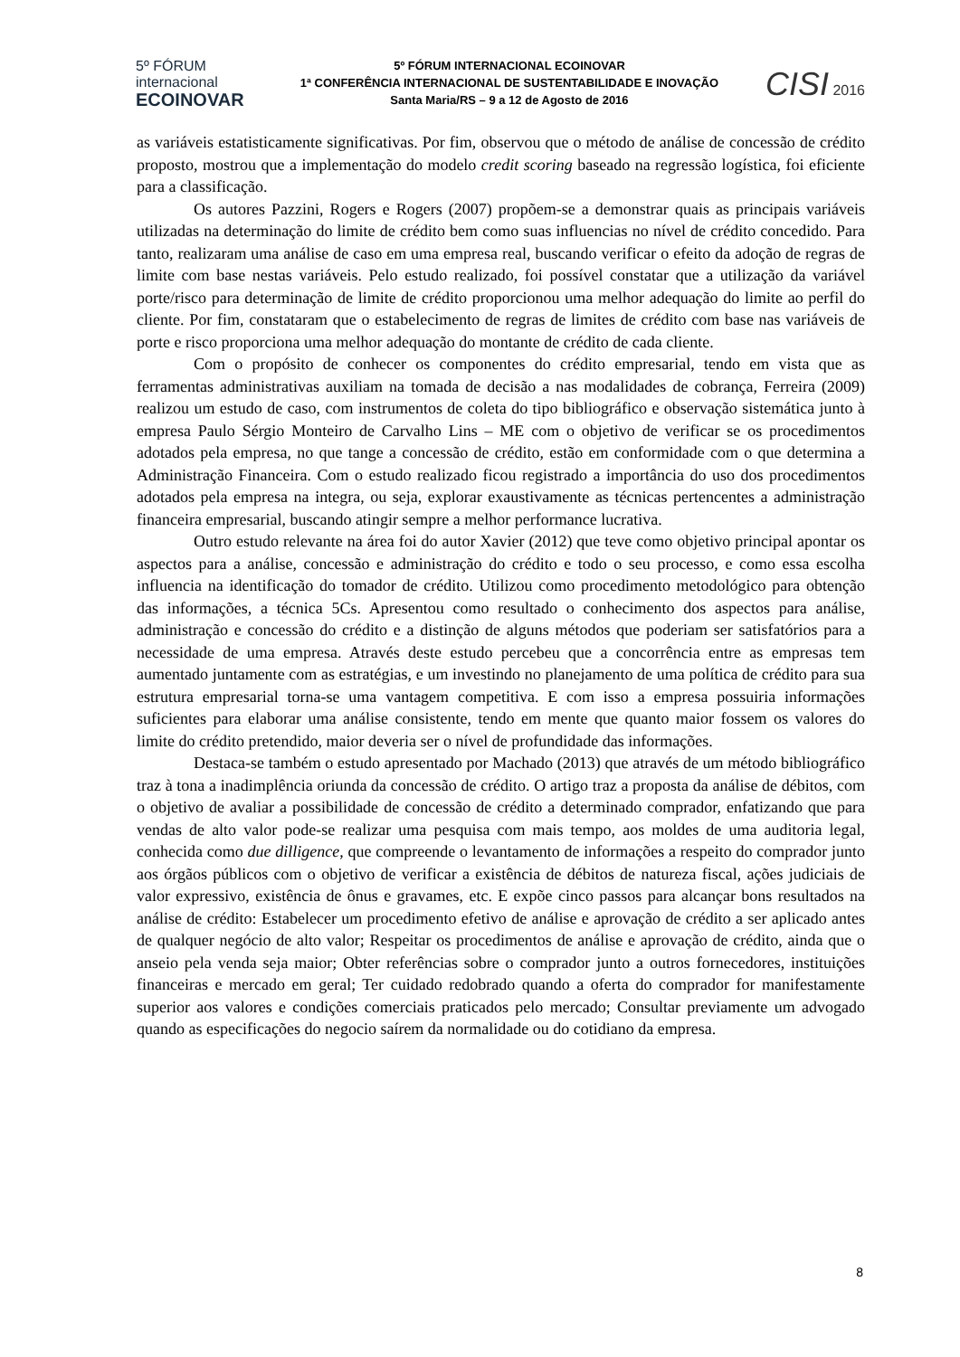5º FÓRUM
internacional
ECOINOVAR
5º FÓRUM INTERNACIONAL ECOINOVAR
1ª CONFERÊNCIA INTERNACIONAL DE SUSTENTABILIDADE E INOVAÇÃO
Santa Maria/RS – 9 a 12 de Agosto de 2016
CISI 2016
as variáveis estatisticamente significativas. Por fim, observou que o método de análise de concessão de crédito proposto, mostrou que a implementação do modelo credit scoring baseado na regressão logística, foi eficiente para a classificação.
Os autores Pazzini, Rogers e Rogers (2007) propõem-se a demonstrar quais as principais variáveis utilizadas na determinação do limite de crédito bem como suas influencias no nível de crédito concedido. Para tanto, realizaram uma análise de caso em uma empresa real, buscando verificar o efeito da adoção de regras de limite com base nestas variáveis. Pelo estudo realizado, foi possível constatar que a utilização da variável porte/risco para determinação de limite de crédito proporcionou uma melhor adequação do limite ao perfil do cliente. Por fim, constataram que o estabelecimento de regras de limites de crédito com base nas variáveis de porte e risco proporciona uma melhor adequação do montante de crédito de cada cliente.
Com o propósito de conhecer os componentes do crédito empresarial, tendo em vista que as ferramentas administrativas auxiliam na tomada de decisão a nas modalidades de cobrança, Ferreira (2009) realizou um estudo de caso, com instrumentos de coleta do tipo bibliográfico e observação sistemática junto à empresa Paulo Sérgio Monteiro de Carvalho Lins – ME com o objetivo de verificar se os procedimentos adotados pela empresa, no que tange a concessão de crédito, estão em conformidade com o que determina a Administração Financeira. Com o estudo realizado ficou registrado a importância do uso dos procedimentos adotados pela empresa na integra, ou seja, explorar exaustivamente as técnicas pertencentes a administração financeira empresarial, buscando atingir sempre a melhor performance lucrativa.
Outro estudo relevante na área foi do autor Xavier (2012) que teve como objetivo principal apontar os aspectos para a análise, concessão e administração do crédito e todo o seu processo, e como essa escolha influencia na identificação do tomador de crédito. Utilizou como procedimento metodológico para obtenção das informações, a técnica 5Cs. Apresentou como resultado o conhecimento dos aspectos para análise, administração e concessão do crédito e a distinção de alguns métodos que poderiam ser satisfatórios para a necessidade de uma empresa. Através deste estudo percebeu que a concorrência entre as empresas tem aumentado juntamente com as estratégias, e um investindo no planejamento de uma política de crédito para sua estrutura empresarial torna-se uma vantagem competitiva. E com isso a empresa possuiria informações suficientes para elaborar uma análise consistente, tendo em mente que quanto maior fossem os valores do limite do crédito pretendido, maior deveria ser o nível de profundidade das informações.
Destaca-se também o estudo apresentado por Machado (2013) que através de um método bibliográfico traz à tona a inadimplência oriunda da concessão de crédito. O artigo traz a proposta da análise de débitos, com o objetivo de avaliar a possibilidade de concessão de crédito a determinado comprador, enfatizando que para vendas de alto valor pode-se realizar uma pesquisa com mais tempo, aos moldes de uma auditoria legal, conhecida como due dilligence, que compreende o levantamento de informações a respeito do comprador junto aos órgãos públicos com o objetivo de verificar a existência de débitos de natureza fiscal, ações judiciais de valor expressivo, existência de ônus e gravames, etc. E expõe cinco passos para alcançar bons resultados na análise de crédito: Estabelecer um procedimento efetivo de análise e aprovação de crédito a ser aplicado antes de qualquer negócio de alto valor; Respeitar os procedimentos de análise e aprovação de crédito, ainda que o anseio pela venda seja maior; Obter referências sobre o comprador junto a outros fornecedores, instituições financeiras e mercado em geral; Ter cuidado redobrado quando a oferta do comprador for manifestamente superior aos valores e condições comerciais praticados pelo mercado; Consultar previamente um advogado quando as especificações do negocio saírem da normalidade ou do cotidiano da empresa.
8